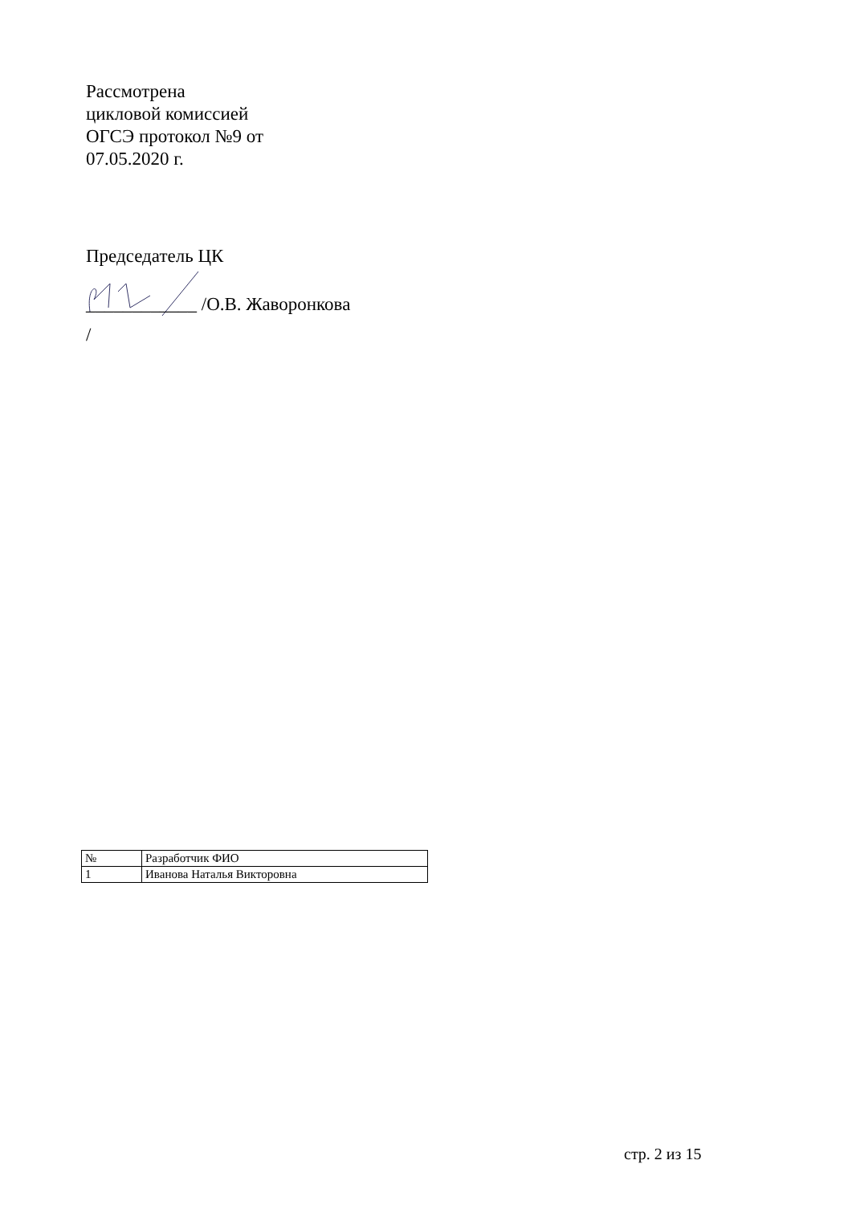Рассмотрена
цикловой комиссией
ОГСЭ протокол №9 от
07.05.2020 г.
Председатель ЦК
____________ /О.В. Жаворонкова
/
| № | Разработчик ФИО |
| --- | --- |
| 1 | Иванова Наталья Викторовна |
стр. 2 из 15